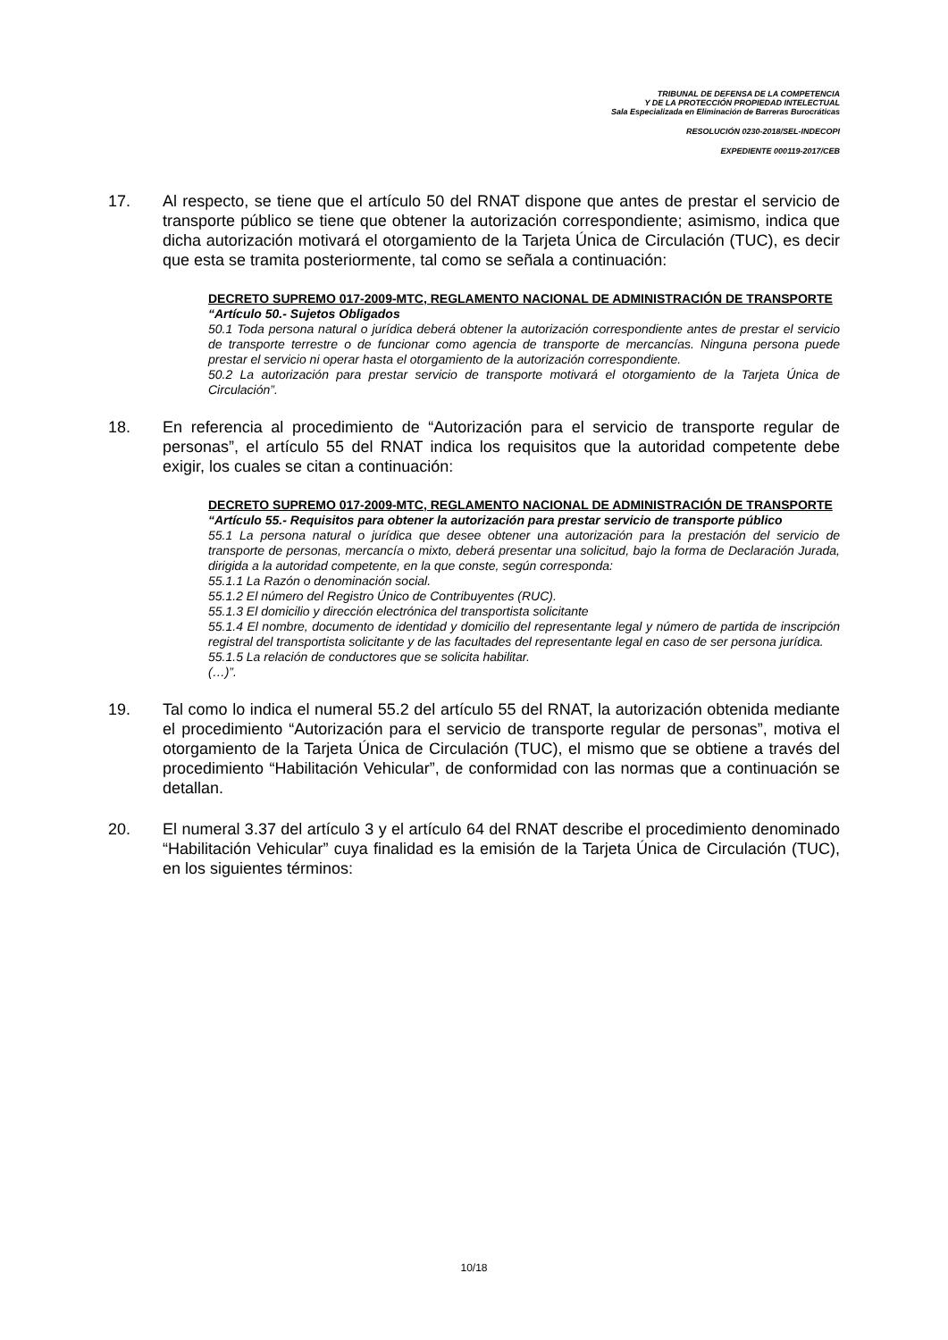TRIBUNAL DE DEFENSA DE LA COMPETENCIA
Y DE LA PROTECCIÓN PROPIEDAD INTELECTUAL
Sala Especializada en Eliminación de Barreras Burocráticas
RESOLUCIÓN 0230-2018/SEL-INDECOPI
EXPEDIENTE 000119-2017/CEB
17. Al respecto, se tiene que el artículo 50 del RNAT dispone que antes de prestar el servicio de transporte público se tiene que obtener la autorización correspondiente; asimismo, indica que dicha autorización motivará el otorgamiento de la Tarjeta Única de Circulación (TUC), es decir que esta se tramita posteriormente, tal como se señala a continuación:
DECRETO SUPREMO 017-2009-MTC, REGLAMENTO NACIONAL DE ADMINISTRACIÓN DE TRANSPORTE
“Artículo 50.- Sujetos Obligados
50.1 Toda persona natural o jurídica deberá obtener la autorización correspondiente antes de prestar el servicio de transporte terrestre o de funcionar como agencia de transporte de mercancías. Ninguna persona puede prestar el servicio ni operar hasta el otorgamiento de la autorización correspondiente.
50.2 La autorización para prestar servicio de transporte motivará el otorgamiento de la Tarjeta Única de Circulación”.
18. En referencia al procedimiento de “Autorización para el servicio de transporte regular de personas”, el artículo 55 del RNAT indica los requisitos que la autoridad competente debe exigir, los cuales se citan a continuación:
DECRETO SUPREMO 017-2009-MTC, REGLAMENTO NACIONAL DE ADMINISTRACIÓN DE TRANSPORTE
“Artículo 55.- Requisitos para obtener la autorización para prestar servicio de transporte público
55.1 La persona natural o jurídica que desee obtener una autorización para la prestación del servicio de transporte de personas, mercancía o mixto, deberá presentar una solicitud, bajo la forma de Declaración Jurada, dirigida a la autoridad competente, en la que conste, según corresponda:
55.1.1 La Razón o denominación social.
55.1.2 El número del Registro Único de Contribuyentes (RUC).
55.1.3 El domicilio y dirección electrónica del transportista solicitante
55.1.4 El nombre, documento de identidad y domicilio del representante legal y número de partida de inscripción registral del transportista solicitante y de las facultades del representante legal en caso de ser persona jurídica.
55.1.5 La relación de conductores que se solicita habilitar.
(…)”.
19. Tal como lo indica el numeral 55.2 del artículo 55 del RNAT, la autorización obtenida mediante el procedimiento “Autorización para el servicio de transporte regular de personas”, motiva el otorgamiento de la Tarjeta Única de Circulación (TUC), el mismo que se obtiene a través del procedimiento “Habilitación Vehicular”, de conformidad con las normas que a continuación se detallan.
20. El numeral 3.37 del artículo 3 y el artículo 64 del RNAT describe el procedimiento denominado “Habilitación Vehicular” cuya finalidad es la emisión de la Tarjeta Única de Circulación (TUC), en los siguientes términos:
10/18